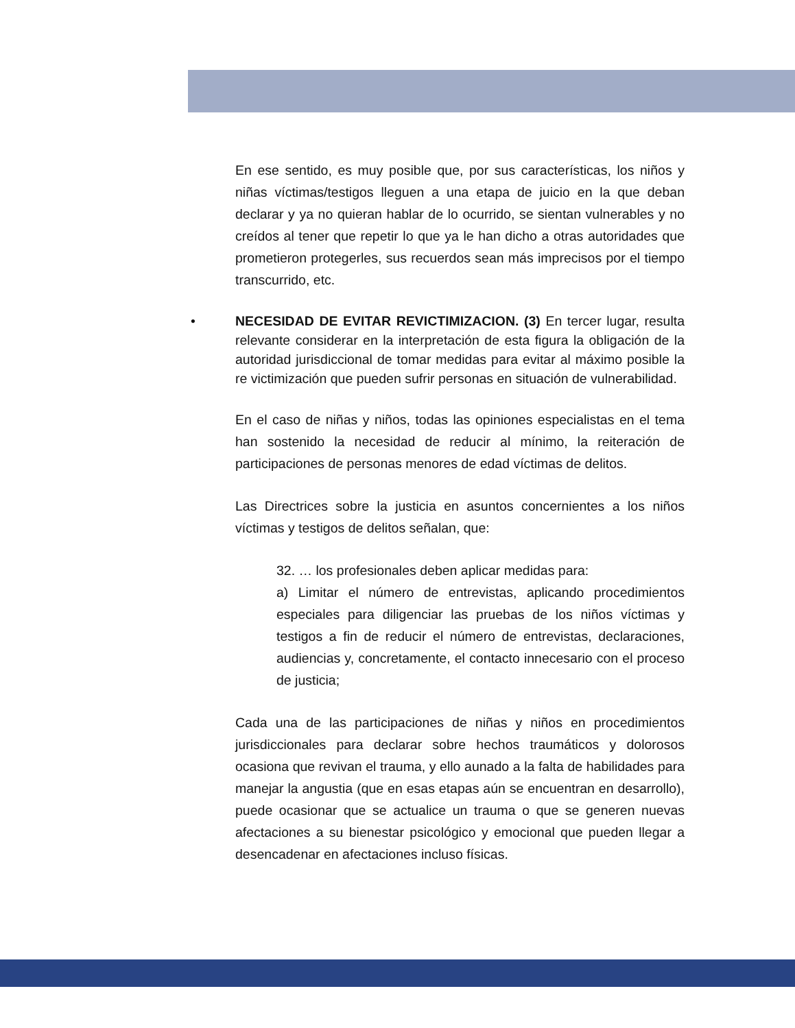En ese sentido, es muy posible que, por sus características, los niños y niñas víctimas/testigos lleguen a una etapa de juicio en la que deban declarar y ya no quieran hablar de lo ocurrido, se sientan vulnerables y no creídos al tener que repetir lo que ya le han dicho a otras autoridades que prometieron protegerles, sus recuerdos sean más imprecisos por el tiempo transcurrido, etc.
• NECESIDAD DE EVITAR REVICTIMIZACION. (3) En tercer lugar, resulta relevante considerar en la interpretación de esta figura la obligación de la autoridad jurisdiccional de tomar medidas para evitar al máximo posible la re victimización que pueden sufrir personas en situación de vulnerabilidad.
En el caso de niñas y niños, todas las opiniones especialistas en el tema han sostenido la necesidad de reducir al mínimo, la reiteración de participaciones de personas menores de edad víctimas de delitos.
Las Directrices sobre la justicia en asuntos concernientes a los niños víctimas y testigos de delitos señalan, que:
32. … los profesionales deben aplicar medidas para:
a) Limitar el número de entrevistas, aplicando procedimientos especiales para diligenciar las pruebas de los niños víctimas y testigos a fin de reducir el número de entrevistas, declaraciones, audiencias y, concretamente, el contacto innecesario con el proceso de justicia;
Cada una de las participaciones de niñas y niños en procedimientos jurisdiccionales para declarar sobre hechos traumáticos y dolorosos ocasiona que revivan el trauma, y ello aunado a la falta de habilidades para manejar la angustia (que en esas etapas aún se encuentran en desarrollo), puede ocasionar que se actualice un trauma o que se generen nuevas afectaciones a su bienestar psicológico y emocional que pueden llegar a desencadenar en afectaciones incluso físicas.